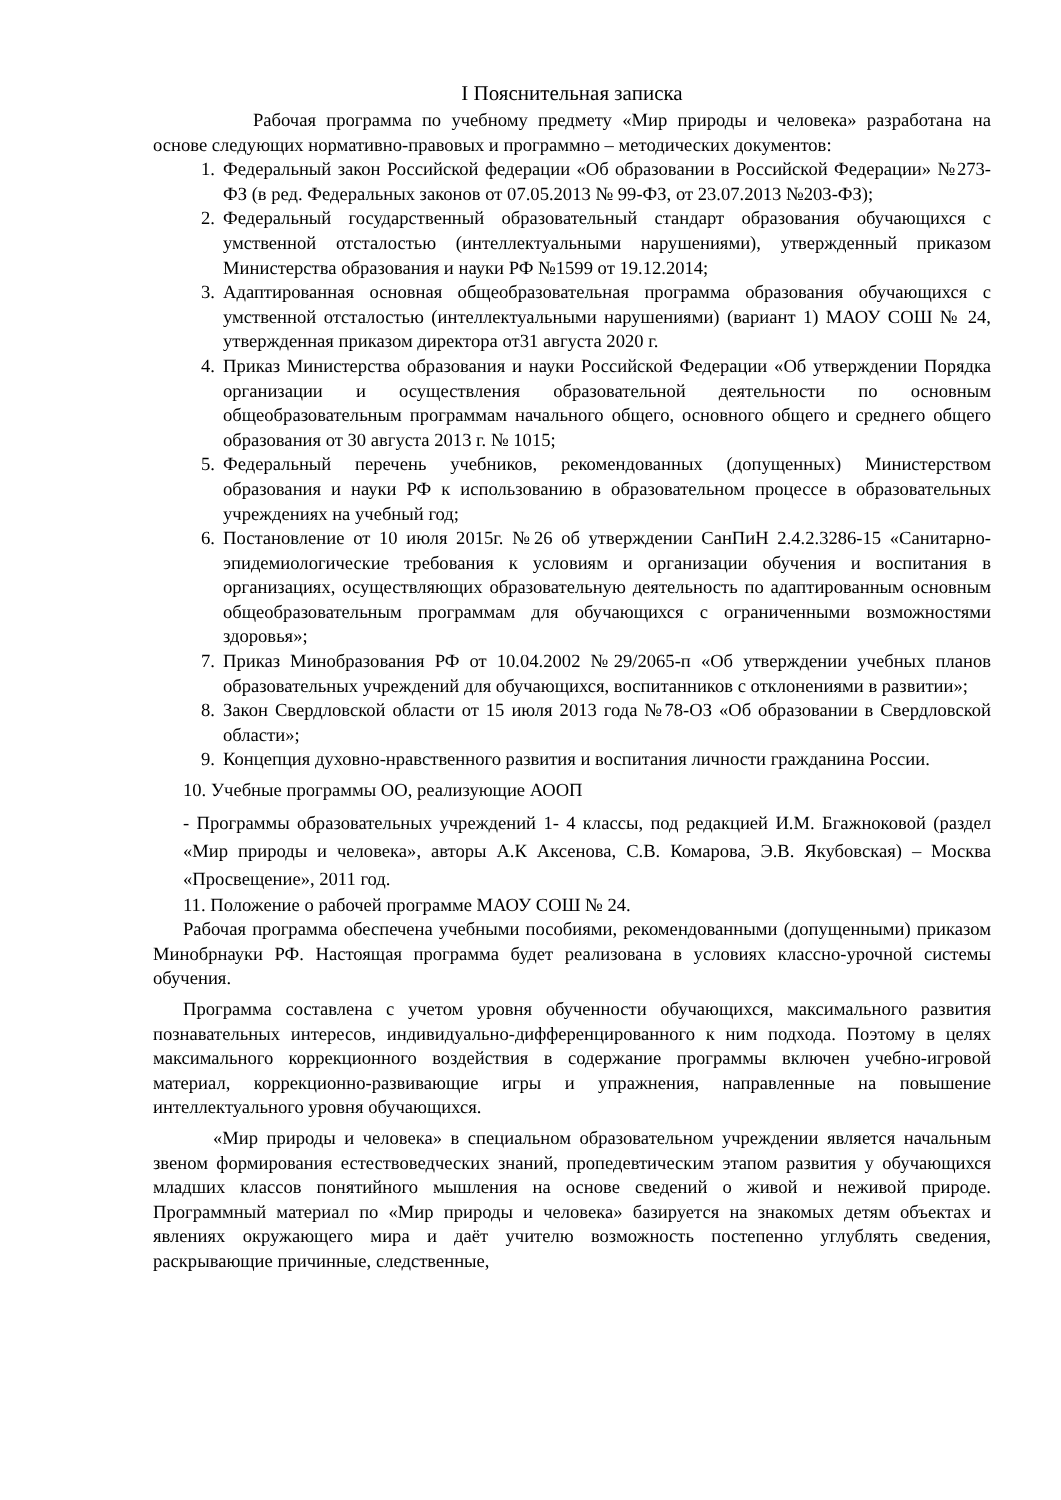I Пояснительная записка
Рабочая программа по учебному предмету «Мир природы и человека» разработана на основе следующих нормативно-правовых и программно – методических документов:
1. Федеральный закон Российской федерации «Об образовании в Российской Федерации» №273-ФЗ (в ред. Федеральных законов от 07.05.2013 № 99-ФЗ, от 23.07.2013 №203-ФЗ);
2. Федеральный государственный образовательный стандарт образования обучающихся с умственной отсталостью (интеллектуальными нарушениями), утвержденный приказом Министерства образования и науки РФ №1599 от 19.12.2014;
3. Адаптированная основная общеобразовательная программа образования обучающихся с умственной отсталостью (интеллектуальными нарушениями) (вариант 1) МАОУ СОШ № 24, утвержденная приказом директора от31 августа 2020 г.
4. Приказ Министерства образования и науки Российской Федерации «Об утверждении Порядка организации и осуществления образовательной деятельности по основным общеобразовательным программам начального общего, основного общего и среднего общего образования от 30 августа 2013 г. № 1015;
5. Федеральный перечень учебников, рекомендованных (допущенных) Министерством образования и науки РФ к использованию в образовательном процессе в образовательных учреждениях на учебный год;
6. Постановление от 10 июля 2015г. №26 об утверждении СанПиН 2.4.2.3286-15 «Санитарно-эпидемиологические требования к условиям и организации обучения и воспитания в организациях, осуществляющих образовательную деятельность по адаптированным основным общеобразовательным программам для обучающихся с ограниченными возможностями здоровья»;
7. Приказ Минобразования РФ от 10.04.2002 №29/2065-п «Об утверждении учебных планов образовательных учреждений для обучающихся, воспитанников с отклонениями в развитии»;
8. Закон Свердловской области от 15 июля 2013 года №78-ОЗ «Об образовании в Свердловской области»;
9. Концепция духовно-нравственного развития и воспитания личности гражданина России.
10. Учебные программы ОО, реализующие АООП
- Программы образовательных учреждений 1- 4 классы, под редакцией И.М. Бгажноковой (раздел «Мир природы и человека», авторы А.К Аксенова, С.В. Комарова, Э.В. Якубовская) – Москва «Просвещение», 2011 год.
11. Положение о рабочей программе МАОУ СОШ № 24.
Рабочая программа обеспечена учебными пособиями, рекомендованными (допущенными) приказом Минобрнауки РФ. Настоящая программа будет реализована в условиях классно-урочной системы обучения.
Программа составлена с учетом уровня обученности обучающихся, максимального развития познавательных интересов, индивидуально-дифференцированного к ним подхода. Поэтому в целях максимального коррекционного воздействия в содержание программы включен учебно-игровой материал, коррекционно-развивающие игры и упражнения, направленные на повышение интеллектуального уровня обучающихся.
«Мир природы и человека» в специальном образовательном учреждении является начальным звеном формирования естествоведческих знаний, пропедевтическим этапом развития у обучающихся младших классов понятийного мышления на основе сведений о живой и неживой природе. Программный материал по «Мир природы и человека» базируется на знакомых детям объектах и явлениях окружающего мира и даёт учителю возможность постепенно углублять сведения, раскрывающие причинные, следственные,